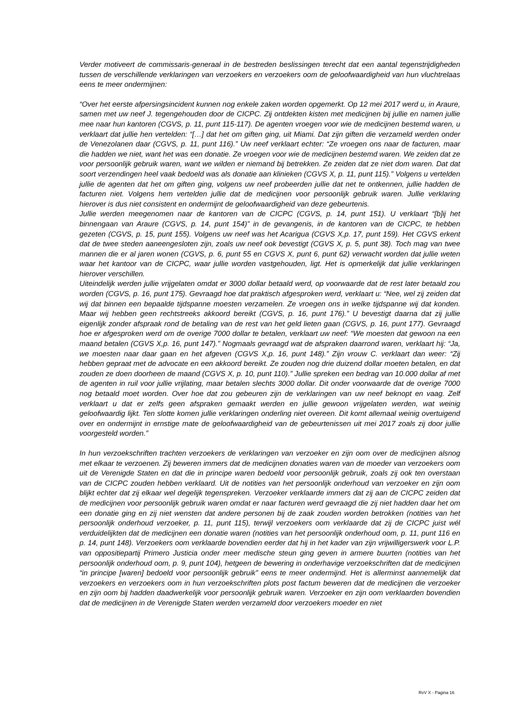Verder motiveert de commissaris-generaal in de bestreden beslissingen terecht dat een aantal tegenstrijdigheden tussen de verschillende verklaringen van verzoekers en verzoekers oom de geloofwaardigheid van hun vluchtrelaas eens te meer ondermijnen:
“Over het eerste afpersingsincident kunnen nog enkele zaken worden opgemerkt. Op 12 mei 2017 werd u, in Araure, samen met uw neef J. tegengehouden door de CICPC. Zij ontdekten kisten met medicijnen bij jullie en namen jullie mee naar hun kantoren (CGVS, p. 11, punt 115-117). De agenten vroegen voor wie de medicijnen bestemd waren, u verklaart dat jullie hen vertelden: “[…] dat het om giften ging, uit Miami. Dat zijn giften die verzameld werden onder de Venezolanen daar (CGVS, p. 11, punt 116).” Uw neef verklaart echter: “Ze vroegen ons naar de facturen, maar die hadden we niet, want het was een donatie. Ze vroegen voor wie de medicijnen bestemd waren. We zeiden dat ze voor persoonlijk gebruik waren, want we wilden er niemand bij betrekken. Ze zeiden dat ze niet dom waren. Dat dat soort verzendingen heel vaak bedoeld was als donatie aan klinieken (CGVS X, p. 11, punt 115).” Volgens u vertelden jullie de agenten dat het om giften ging, volgens uw neef probeerden jullie dat net te ontkennen, jullie hadden de facturen niet. Volgens hem vertelden jullie dat de medicijnen voor persoonlijk gebruik waren. Jullie verklaring hierover is dus niet consistent en ondermijnt de geloofwaardigheid van deze gebeurtenis.
Jullie werden meegenomen naar de kantoren van de CICPC (CGVS, p. 14, punt 151). U verklaart “[b]ij het binnengaan van Araure (CGVS, p. 14, punt 154)” in de gevangenis, in de kantoren van de CICPC, te hebben gezeten (CGVS, p. 15, punt 155). Volgens uw neef was het Acarigua (CGVS X,p. 17, punt 159). Het CGVS erkent dat de twee steden aaneengesloten zijn, zoals uw neef ook bevestigt (CGVS X, p. 5, punt 38). Toch mag van twee mannen die er al jaren wonen (CGVS, p. 6, punt 55 en CGVS X, punt 6, punt 62) verwacht worden dat jullie weten waar het kantoor van de CICPC, waar jullie worden vastgehouden, ligt. Het is opmerkelijk dat jullie verklaringen hierover verschillen.
Uiteindelijk werden jullie vrijgelaten omdat er 3000 dollar betaald werd, op voorwaarde dat de rest later betaald zou worden (CGVS, p. 16, punt 175). Gevraagd hoe dat praktisch afgesproken werd, verklaart u: “Nee, wel zij zeiden dat wij dat binnen een bepaalde tijdspanne moesten verzamelen. Ze vroegen ons in welke tijdspanne wij dat konden. Maar wij hebben geen rechtstreeks akkoord bereikt (CGVS, p. 16, punt 176).” U bevestigt daarna dat zij jullie eigenlijk zonder afspraak rond de betaling van de rest van het geld lieten gaan (CGVS, p. 16, punt 177). Gevraagd hoe er afgesproken werd om de overige 7000 dollar te betalen, verklaart uw neef: “We moesten dat gewoon na een maand betalen (CGVS X,p. 16, punt 147).” Nogmaals gevraagd wat de afspraken daarrond waren, verklaart hij: “Ja, we moesten naar daar gaan en het afgeven (CGVS X,p. 16, punt 148).” Zijn vrouw C. verklaart dan weer: “Zij hebben gepraat met de advocate en een akkoord bereikt. Ze zouden nog drie duizend dollar moeten betalen, en dat zouden ze doen doorheen de maand (CGVS X, p. 10, punt 110).” Jullie spreken een bedrag van 10.000 dollar af met de agenten in ruil voor jullie vrijlating, maar betalen slechts 3000 dollar. Dit onder voorwaarde dat de overige 7000 nog betaald moet worden. Over hoe dat zou gebeuren zijn de verklaringen van uw neef beknopt en vaag. Zelf verklaart u dat er zelfs geen afspraken gemaakt werden en jullie gewoon vrijgelaten werden, wat weinig geloofwaardig lijkt. Ten slotte komen jullie verklaringen onderling niet overeen. Dit komt allemaal weinig overtuigend over en ondermijnt in ernstige mate de geloofwaardigheid van de gebeurtenissen uit mei 2017 zoals zij door jullie voorgesteld worden.”
In hun verzoekschriften trachten verzoekers de verklaringen van verzoeker en zijn oom over de medicijnen alsnog met elkaar te verzoenen. Zij beweren immers dat de medicijnen donaties waren van de moeder van verzoekers oom uit de Verenigde Staten en dat die in principe waren bedoeld voor persoonlijk gebruik, zoals zij ook ten overstaan van de CICPC zouden hebben verklaard. Uit de notities van het persoonlijk onderhoud van verzoeker en zijn oom blijkt echter dat zij elkaar wel degelijk tegenspreken. Verzoeker verklaarde immers dat zij aan de CICPC zeiden dat de medicijnen voor persoonlijk gebruik waren omdat er naar facturen werd gevraagd die zij niet hadden daar het om een donatie ging en zij niet wensten dat andere personen bij de zaak zouden worden betrokken (notities van het persoonlijk onderhoud verzoeker, p. 11, punt 115), terwijl verzoekers oom verklaarde dat zij de CICPC juist wél verduidelijkten dat de medicijnen een donatie waren (notities van het persoonlijk onderhoud oom, p. 11, punt 116 en p. 14, punt 148). Verzoekers oom verklaarde bovendien eerder dat hij in het kader van zijn vrijwilligerswerk voor L.P. van oppositiepartij Primero Justicia onder meer medische steun ging geven in armere buurten (notities van het persoonlijk onderhoud oom, p. 9, punt 104), hetgeen de bewering in onderhavige verzoekschriften dat de medicijnen “in principe [waren] bedoeld voor persoonlijk gebruik” eens te meer ondermijnd. Het is allerminst aannemelijk dat verzoekers en verzoekers oom in hun verzoekschriften plots post factum beweren dat de medicijnen die verzoeker en zijn oom bij hadden daadwerkelijk voor persoonlijk gebruik waren. Verzoeker en zijn oom verklaarden bovendien dat de medicijnen in de Verenigde Staten werden verzameld door verzoekers moeder en niet
RvV X - Pagina 16